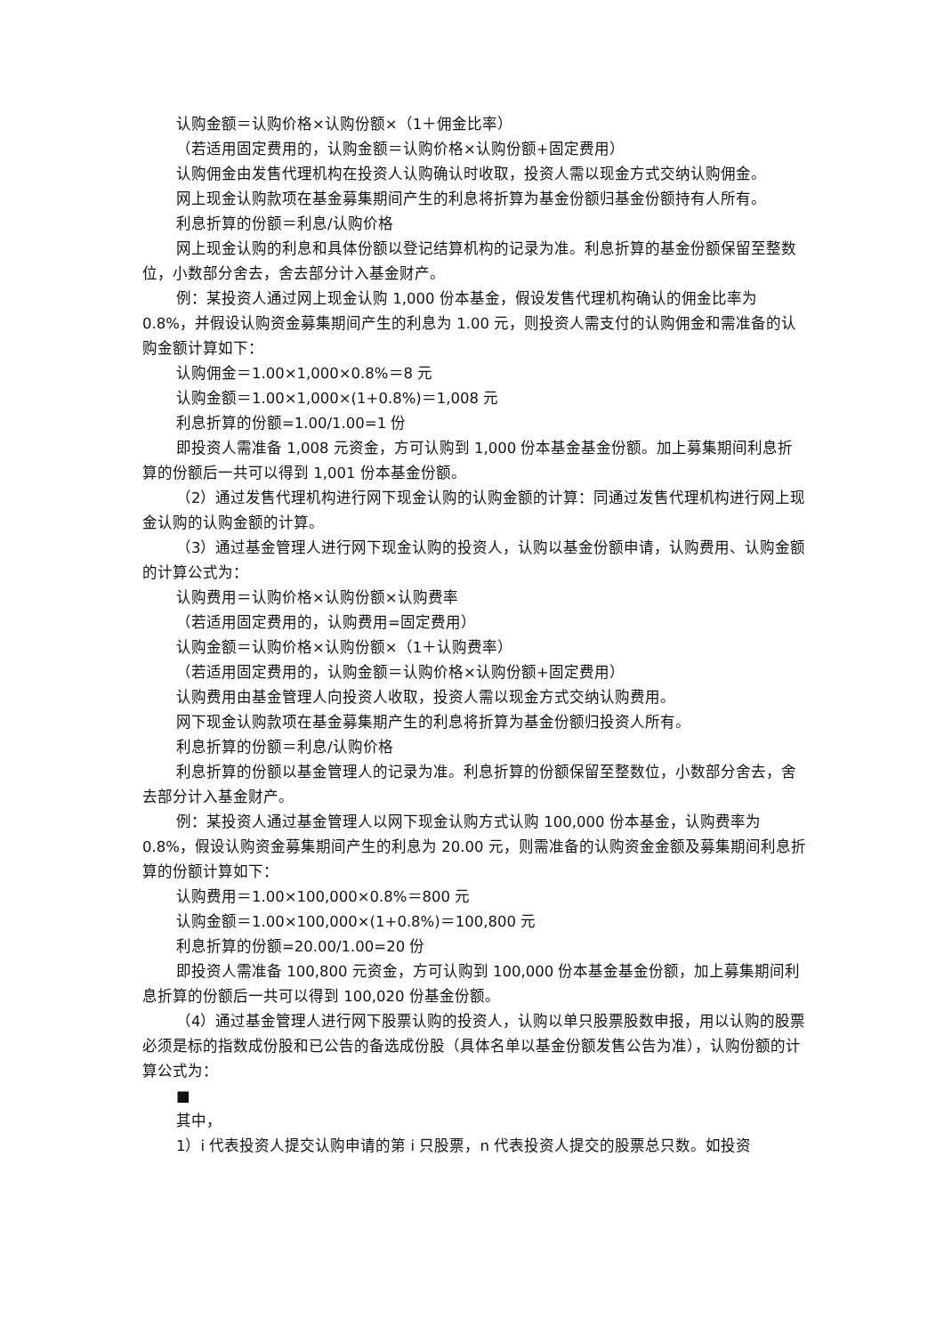认购金额＝认购价格×认购份额×（1＋佣金比率）
（若适用固定费用的，认购金额＝认购价格×认购份额+固定费用）
认购佣金由发售代理机构在投资人认购确认时收取，投资人需以现金方式交纳认购佣金。
网上现金认购款项在基金募集期间产生的利息将折算为基金份额归基金份额持有人所有。
利息折算的份额＝利息/认购价格
网上现金认购的利息和具体份额以登记结算机构的记录为准。利息折算的基金份额保留至整数位，小数部分舍去，舍去部分计入基金财产。
例：某投资人通过网上现金认购 1,000 份本基金，假设发售代理机构确认的佣金比率为 0.8%，并假设认购资金募集期间产生的利息为 1.00 元，则投资人需支付的认购佣金和需准备的认购金额计算如下：
认购佣金＝1.00×1,000×0.8%＝8 元
认购金额＝1.00×1,000×(1+0.8%)＝1,008 元
利息折算的份额=1.00/1.00=1 份
即投资人需准备 1,008 元资金，方可认购到 1,000 份本基金基金份额。加上募集期间利息折算的份额后一共可以得到 1,001 份本基金份额。
（2）通过发售代理机构进行网下现金认购的认购金额的计算：同通过发售代理机构进行网上现金认购的认购金额的计算。
（3）通过基金管理人进行网下现金认购的投资人，认购以基金份额申请，认购费用、认购金额的计算公式为：
认购费用＝认购价格×认购份额×认购费率
（若适用固定费用的，认购费用=固定费用）
认购金额＝认购价格×认购份额×（1＋认购费率）
（若适用固定费用的，认购金额＝认购价格×认购份额+固定费用）
认购费用由基金管理人向投资人收取，投资人需以现金方式交纳认购费用。
网下现金认购款项在基金募集期产生的利息将折算为基金份额归投资人所有。
利息折算的份额＝利息/认购价格
利息折算的份额以基金管理人的记录为准。利息折算的份额保留至整数位，小数部分舍去，舍去部分计入基金财产。
例：某投资人通过基金管理人以网下现金认购方式认购 100,000 份本基金，认购费率为 0.8%，假设认购资金募集期间产生的利息为 20.00 元，则需准备的认购资金金额及募集期间利息折算的份额计算如下：
认购费用＝1.00×100,000×0.8%＝800 元
认购金额＝1.00×100,000×(1+0.8%)＝100,800 元
利息折算的份额=20.00/1.00=20 份
即投资人需准备 100,800 元资金，方可认购到 100,000 份本基金基金份额，加上募集期间利息折算的份额后一共可以得到 100,020 份基金份额。
（4）通过基金管理人进行网下股票认购的投资人，认购以单只股票股数申报，用以认购的股票必须是标的指数成份股和已公告的备选成份股（具体名单以基金份额发售公告为准），认购份额的计算公式为：
■
其中，
1）i 代表投资人提交认购申请的第 i 只股票，n 代表投资人提交的股票总只数。如投资